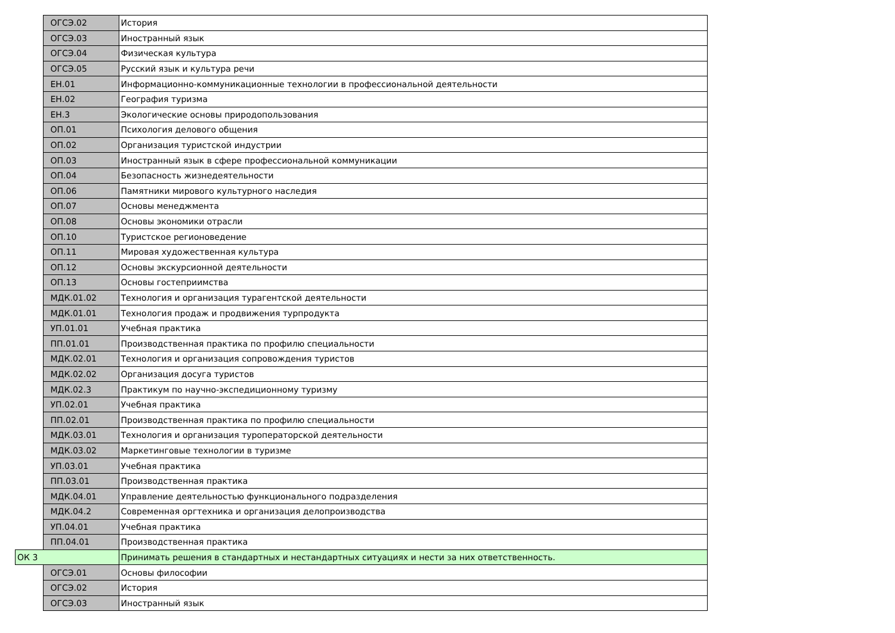| | ОГСЭ.02 | История |
| | ОГСЭ.03 | Иностранный язык |
| | ОГСЭ.04 | Физическая культура |
| | ОГСЭ.05 | Русский язык и культура речи |
| | ЕН.01 | Информационно-коммуникационные технологии в профессиональной деятельности |
| | ЕН.02 | География туризма |
| | ЕН.3 | Экологические основы природопользования |
| | ОП.01 | Психология делового общения |
| | ОП.02 | Организация туристской индустрии |
| | ОП.03 | Иностранный язык в сфере профессиональной коммуникации |
| | ОП.04 | Безопасность жизнедеятельности |
| | ОП.06 | Памятники мирового культурного наследия |
| | ОП.07 | Основы менеджмента |
| | ОП.08 | Основы экономики отрасли |
| | ОП.10 | Туристское регионоведение |
| | ОП.11 | Мировая художественная культура |
| | ОП.12 | Основы экскурсионной деятельности |
| | ОП.13 | Основы гостеприимства |
| | МДК.01.02 | Технология и организация турагентской деятельности |
| | МДК.01.01 | Технология продаж и продвижения турпродукта |
| | УП.01.01 | Учебная практика |
| | ПП.01.01 | Производственная практика по профилю специальности |
| | МДК.02.01 | Технология и организация сопровождения туристов |
| | МДК.02.02 | Организация досуга туристов |
| | МДК.02.3 | Практикум по научно-экспедиционному туризму |
| | УП.02.01 | Учебная практика |
| | ПП.02.01 | Производственная практика по профилю специальности |
| | МДК.03.01 | Технология и организация туроператорской деятельности |
| | МДК.03.02 | Маркетинговые технологии в туризме |
| | УП.03.01 | Учебная практика |
| | ПП.03.01 | Производственная практика |
| | МДК.04.01 | Управление деятельностью функционального подразделения |
| | МДК.04.2 | Современная оргтехника и организация делопроизводства |
| | УП.04.01 | Учебная практика |
| | ПП.04.01 | Производственная практика |
| ОК 3 | | Принимать решения в стандартных и нестандартных ситуациях и нести за них ответственность. |
| | ОГСЭ.01 | Основы философии |
| | ОГСЭ.02 | История |
| | ОГСЭ.03 | Иностранный язык |